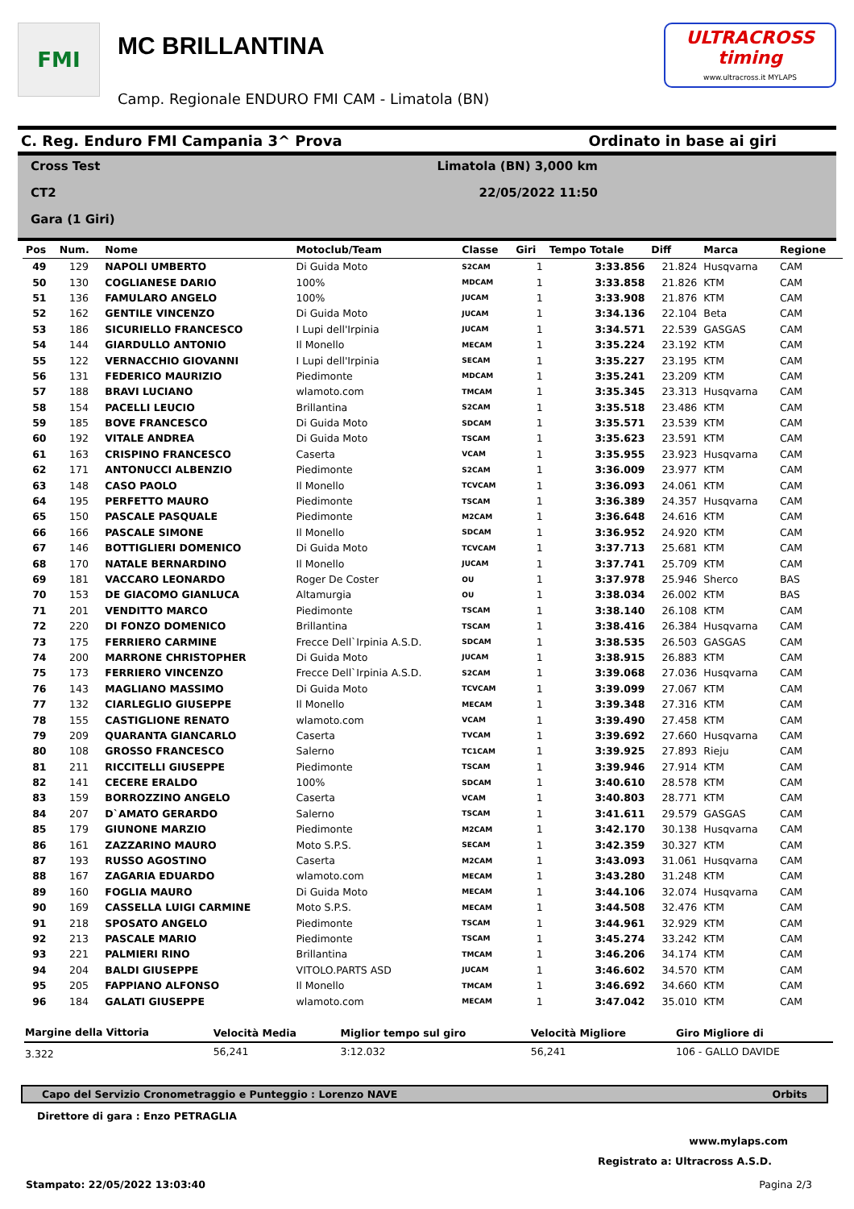FMI
MC BRILLANTINA
Camp. Regionale ENDURO FMI CAM - Limatola (BN)
ULTRACROSS timing
www.ultracross.it MYLAPS
C. Reg. Enduro FMI Campania 3^ Prova Ordinato in base ai giri
Cross Test
CT2
Gara (1 Giri)
Limatola (BN) 3,000 km
22/05/2022 11:50
| Pos | Num. | Nome | Motoclub/Team | Classe | Giri | Tempo Totale | Diff | Marca | Regione |
| --- | --- | --- | --- | --- | --- | --- | --- | --- | --- |
| 49 | 129 | NAPOLI UMBERTO | Di Guida Moto | S2CAM | 1 | 3:33.856 | 21.824 | Husqvarna | CAM |
| 50 | 130 | COGLIANESE DARIO | 100% | MDCAM | 1 | 3:33.858 | 21.826 | KTM | CAM |
| 51 | 136 | FAMULARO ANGELO | 100% | JUCAM | 1 | 3:33.908 | 21.876 | KTM | CAM |
| 52 | 162 | GENTILE VINCENZO | Di Guida Moto | JUCAM | 1 | 3:34.136 | 22.104 | Beta | CAM |
| 53 | 186 | SICURIELLO FRANCESCO | I Lupi dell'Irpinia | JUCAM | 1 | 3:34.571 | 22.539 | GASGAS | CAM |
| 54 | 144 | GIARDULLO ANTONIO | Il Monello | MECAM | 1 | 3:35.224 | 23.192 | KTM | CAM |
| 55 | 122 | VERNACCHIO GIOVANNI | I Lupi dell'Irpinia | SECAM | 1 | 3:35.227 | 23.195 | KTM | CAM |
| 56 | 131 | FEDERICO MAURIZIO | Piedimonte | MDCAM | 1 | 3:35.241 | 23.209 | KTM | CAM |
| 57 | 188 | BRAVI LUCIANO | wlamoto.com | TMCAM | 1 | 3:35.345 | 23.313 | Husqvarna | CAM |
| 58 | 154 | PACELLI LEUCIO | Brillantina | S2CAM | 1 | 3:35.518 | 23.486 | KTM | CAM |
| 59 | 185 | BOVE FRANCESCO | Di Guida Moto | SDCAM | 1 | 3:35.571 | 23.539 | KTM | CAM |
| 60 | 192 | VITALE ANDREA | Di Guida Moto | TSCAM | 1 | 3:35.623 | 23.591 | KTM | CAM |
| 61 | 163 | CRISPINO FRANCESCO | Caserta | VCAM | 1 | 3:35.955 | 23.923 | Husqvarna | CAM |
| 62 | 171 | ANTONUCCI ALBENZIO | Piedimonte | S2CAM | 1 | 3:36.009 | 23.977 | KTM | CAM |
| 63 | 148 | CASO PAOLO | Il Monello | TCVCAM | 1 | 3:36.093 | 24.061 | KTM | CAM |
| 64 | 195 | PERFETTO MAURO | Piedimonte | TSCAM | 1 | 3:36.389 | 24.357 | Husqvarna | CAM |
| 65 | 150 | PASCALE PASQUALE | Piedimonte | M2CAM | 1 | 3:36.648 | 24.616 | KTM | CAM |
| 66 | 166 | PASCALE SIMONE | Il Monello | SDCAM | 1 | 3:36.952 | 24.920 | KTM | CAM |
| 67 | 146 | BOTTIGLIERI DOMENICO | Di Guida Moto | TCVCAM | 1 | 3:37.713 | 25.681 | KTM | CAM |
| 68 | 170 | NATALE BERNARDINO | Il Monello | JUCAM | 1 | 3:37.741 | 25.709 | KTM | CAM |
| 69 | 181 | VACCARO LEONARDO | Roger De Coster | OU | 1 | 3:37.978 | 25.946 | Sherco | BAS |
| 70 | 153 | DE GIACOMO GIANLUCA | Altamurgia | OU | 1 | 3:38.034 | 26.002 | KTM | BAS |
| 71 | 201 | VENDITTO MARCO | Piedimonte | TSCAM | 1 | 3:38.140 | 26.108 | KTM | CAM |
| 72 | 220 | DI FONZO DOMENICO | Brillantina | TSCAM | 1 | 3:38.416 | 26.384 | Husqvarna | CAM |
| 73 | 175 | FERRIERO CARMINE | Frecce Dell`Irpinia A.S.D. | SDCAM | 1 | 3:38.535 | 26.503 | GASGAS | CAM |
| 74 | 200 | MARRONE CHRISTOPHER | Di Guida Moto | JUCAM | 1 | 3:38.915 | 26.883 | KTM | CAM |
| 75 | 173 | FERRIERO VINCENZO | Frecce Dell`Irpinia A.S.D. | S2CAM | 1 | 3:39.068 | 27.036 | Husqvarna | CAM |
| 76 | 143 | MAGLIANO MASSIMO | Di Guida Moto | TCVCAM | 1 | 3:39.099 | 27.067 | KTM | CAM |
| 77 | 132 | CIARLEGLIO GIUSEPPE | Il Monello | MECAM | 1 | 3:39.348 | 27.316 | KTM | CAM |
| 78 | 155 | CASTIGLIONE RENATO | wlamoto.com | VCAM | 1 | 3:39.490 | 27.458 | KTM | CAM |
| 79 | 209 | QUARANTA GIANCARLO | Caserta | TVCAM | 1 | 3:39.692 | 27.660 | Husqvarna | CAM |
| 80 | 108 | GROSSO FRANCESCO | Salerno | TC1CAM | 1 | 3:39.925 | 27.893 | Rieju | CAM |
| 81 | 211 | RICCITELLI GIUSEPPE | Piedimonte | TSCAM | 1 | 3:39.946 | 27.914 | KTM | CAM |
| 82 | 141 | CECERE ERALDO | 100% | SDCAM | 1 | 3:40.610 | 28.578 | KTM | CAM |
| 83 | 159 | BORROZZINO ANGELO | Caserta | VCAM | 1 | 3:40.803 | 28.771 | KTM | CAM |
| 84 | 207 | D`AMATO GERARDO | Salerno | TSCAM | 1 | 3:41.611 | 29.579 | GASGAS | CAM |
| 85 | 179 | GIUNONE MARZIO | Piedimonte | M2CAM | 1 | 3:42.170 | 30.138 | Husqvarna | CAM |
| 86 | 161 | ZAZZARINO MAURO | Moto S.P.S. | SECAM | 1 | 3:42.359 | 30.327 | KTM | CAM |
| 87 | 193 | RUSSO AGOSTINO | Caserta | M2CAM | 1 | 3:43.093 | 31.061 | Husqvarna | CAM |
| 88 | 167 | ZAGARIA EDUARDO | wlamoto.com | MECAM | 1 | 3:43.280 | 31.248 | KTM | CAM |
| 89 | 160 | FOGLIA MAURO | Di Guida Moto | MECAM | 1 | 3:44.106 | 32.074 | Husqvarna | CAM |
| 90 | 169 | CASSELLA LUIGI CARMINE | Moto S.P.S. | MECAM | 1 | 3:44.508 | 32.476 | KTM | CAM |
| 91 | 218 | SPOSATO ANGELO | Piedimonte | TSCAM | 1 | 3:44.961 | 32.929 | KTM | CAM |
| 92 | 213 | PASCALE MARIO | Piedimonte | TSCAM | 1 | 3:45.274 | 33.242 | KTM | CAM |
| 93 | 221 | PALMIERI RINO | Brillantina | TMCAM | 1 | 3:46.206 | 34.174 | KTM | CAM |
| 94 | 204 | BALDI GIUSEPPE | VITOLO.PARTS ASD | JUCAM | 1 | 3:46.602 | 34.570 | KTM | CAM |
| 95 | 205 | FAPPIANO ALFONSO | Il Monello | TMCAM | 1 | 3:46.692 | 34.660 | KTM | CAM |
| 96 | 184 | GALATI GIUSEPPE | wlamoto.com | MECAM | 1 | 3:47.042 | 35.010 | KTM | CAM |
| Margine della Vittoria | Velocità Media | Miglior tempo sul giro | Velocità Migliore | Giro Migliore di |
| --- | --- | --- | --- | --- |
| 3.322 | 56,241 | 3:12.032 | 56,241 | 106 - GALLO DAVIDE |
Capo del Servizio Cronometraggio e Punteggio : Lorenzo NAVE Orbits
Direttore di gara : Enzo PETRAGLIA
www.mylaps.com
Registrato a: Ultracross A.S.D.
Stampato: 22/05/2022 13:03:40 Pagina 2/3